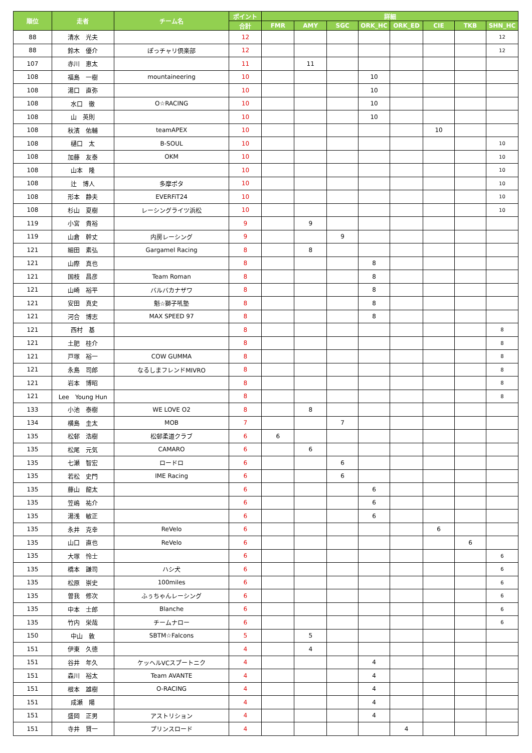| 順位 | 走者 | チーム名 | ポイント | 詳細 | | | | | | | |
| --- | --- | --- | --- | --- | --- | --- | --- | --- | --- | --- | --- |
| | | | 合計 | FMR | AMY | SGC | ORK_HC | ORK_ED | CIE | TKB | SHN_HC |
| 88 | 清水 光夫 | | 12 | | | | | | | | 12 |
| 88 | 鈴木 優介 | ぽっチャリ倶楽部 | 12 | | | | | | | | 12 |
| 107 | 赤川 恵太 | | 11 | | 11 | | | | | | |
| 108 | 福島 一樹 | mountaineering | 10 | | | | 10 | | | | |
| 108 | 湯口 直弥 | | 10 | | | | 10 | | | | |
| 108 | 水口 徹 | O☆RACING | 10 | | | | 10 | | | | |
| 108 | 山 英則 | | 10 | | | | 10 | | | | |
| 108 | 秋濱 佑輔 | teamAPEX | 10 | | | | | | 10 | | |
| 108 | 樋口 太 | B-SOUL | 10 | | | | | | | | 10 |
| 108 | 加藤 友泰 | OKM | 10 | | | | | | | | 10 |
| 108 | 山本 隆 | | 10 | | | | | | | | 10 |
| 108 | 辻 博人 | 多摩ポタ | 10 | | | | | | | | 10 |
| 108 | 形本 静夫 | EVERFiT24 | 10 | | | | | | | | 10 |
| 108 | 杉山 夏樹 | レーシングライツ浜松 | 10 | | | | | | | | 10 |
| 119 | 小宮 貴裕 | | 9 | | 9 | | | | | | |
| 119 | 山倉 幹丈 | 内房レーシング | 9 | | | 9 | | | | | |
| 121 | 細田 素弘 | Gargamel Racing | 8 | | 8 | | | | | | |
| 121 | 山際 真也 | | 8 | | | | 8 | | | | |
| 121 | 国枝 昌彦 | Team Roman | 8 | | | | 8 | | | | |
| 121 | 山崎 裕平 | バルバカナザワ | 8 | | | | 8 | | | | |
| 121 | 安田 真史 | 魁☆獅子吼塾 | 8 | | | | 8 | | | | |
| 121 | 河合 博志 | MAX SPEED 97 | 8 | | | | 8 | | | | |
| 121 | 西村 基 | | 8 | | | | | | | | 8 |
| 121 | 土肥 桂介 | | 8 | | | | | | | | 8 |
| 121 | 戸塚 裕一 | COW GUMMA | 8 | | | | | | | | 8 |
| 121 | 永島 司郎 | なるしまフレンドMIVRO | 8 | | | | | | | | 8 |
| 121 | 岩本 博昭 | | 8 | | | | | | | | 8 |
| 121 | Lee Young Hun | | 8 | | | | | | | | 8 |
| 133 | 小池 泰樹 | WE LOVE O2 | 8 | | 8 | | | | | | |
| 134 | 横島 圭太 | MOB | 7 | | | 7 | | | | | |
| 135 | 松邨 浩樹 | 松邨柔道クラブ | 6 | 6 | | | | | | | |
| 135 | 松尾 元気 | CAMARO | 6 | | 6 | | | | | | |
| 135 | 七瀬 智宏 | ロードロ | 6 | | | 6 | | | | | |
| 135 | 若松 史門 | IME Racing | 6 | | | 6 | | | | | |
| 135 | 藤山 龍太 | | 6 | | | | 6 | | | | |
| 135 | 笠嶋 祐介 | | 6 | | | | 6 | | | | |
| 135 | 湯浅 敏正 | | 6 | | | | 6 | | | | |
| 135 | 永井 克幸 | ReVelo | 6 | | | | | | 6 | | |
| 135 | 山口 直也 | ReVelo | 6 | | | | | | | 6 | |
| 135 | 大塚 怜士 | | 6 | | | | | | | | 6 |
| 135 | 橋本 謙司 | ハシ犬 | 6 | | | | | | | | 6 |
| 135 | 松原 崇史 | 100miles | 6 | | | | | | | | 6 |
| 135 | 曽我 修次 | ふぅちゃんレーシング | 6 | | | | | | | | 6 |
| 135 | 中本 士郎 | Blanche | 6 | | | | | | | | 6 |
| 135 | 竹内 栄哉 | チームナロー | 6 | | | | | | | | 6 |
| 150 | 中山 敦 | SBTM☆Falcons | 5 | | 5 | | | | | | |
| 151 | 伊東 久徳 | | 4 | | 4 | | | | | | |
| 151 | 谷井 年久 | ケッヘルVCスプートニク | 4 | | | | 4 | | | | |
| 151 | 森川 裕太 | Team AVANTE | 4 | | | | 4 | | | | |
| 151 | 根本 雄樹 | O-RACING | 4 | | | | 4 | | | | |
| 151 | 成瀬 陽 | | 4 | | | | 4 | | | | |
| 151 | 盛岡 正男 | アストリション | 4 | | | | 4 | | | | |
| 151 | 寺井 賢一 | プリンスロード | 4 | | | | | 4 | | | |